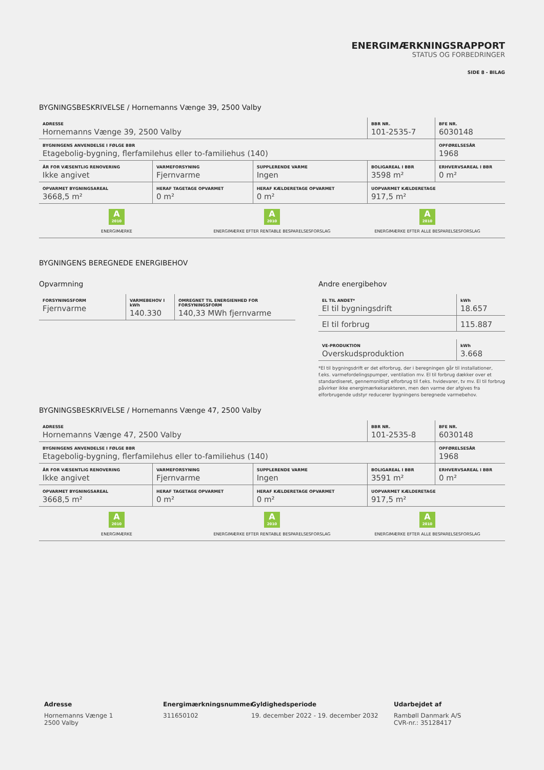ENERGIMÆRKNINGSRAPPORT
STATUS OG FORBEDRINGER
SIDE 8 - BILAG
BYGNINGSBESKRIVELSE / Hornemanns Vænge 39, 2500 Valby
| ADRESSE Hornemanns Vænge 39, 2500 Valby | | | BBR NR. 101-2535-7 | BFE NR. 6030148 |
| BYGNINGENS ANVENDELSE I FØLGE BBR Etagebolig-bygning, flerfamilehus eller to-familiehus (140) | | | | OPFØRELSESÅR 1968 |
| ÅR FOR VÆSENTLIG RENOVERING Ikke angivet | VARMEFORSYNING Fjernvarme | SUPPLERENDE VARME Ingen | BOLIGAREAL I BBR 3598 m² | ERHVERVSAREAL I BBR 0 m² |
| OPVARMET BYGNINGSAREAL 3668,5 m² | HERAF TAGETAGE OPVARMET 0 m² | HERAF KÆLDERETAGE OPVARMET 0 m² | UOPVARMET KÆLDERETAGE 917,5 m² | |
A 2010
ENERGIMÆRKE
A 2010
ENERGIMÆRKE EFTER RENTABLE BESPARELSESFORSLAG
A 2010
ENERGIMÆRKE EFTER ALLE BESPARELSESFORSLAG
BYGNINGENS BEREGNEDE ENERGIBEHOV
Opvarmning
| FORSYNINGSFORM Fjernvarme | VARMEBEHOV I kWh 140.330 | OMREGNET TIL ENERGIENHED FOR FORSYNINGSFORM 140,33 MWh fjernvarme |
Andre energibehov
| EL TIL ANDET* El til bygningsdrift | kWh 18.657 |
| El til forbrug | 115.887 |
| VE-PRODUKTION Overskudsproduktion | kWh 3.668 |
*El til bygningsdrift er det elforbrug, der i beregningen går til installationer, f.eks. varmefordelingspumper, ventilation mv. El til forbrug dækker over et standardiseret, gennemsnitligt elforbrug til f.eks. hvidevarer, tv mv. El til forbrug påvirker ikke energimærkekarakteren, men den varme der afgives fra elforbrugende udstyr reducerer bygningens beregnede varmebehov.
BYGNINGSBESKRIVELSE / Hornemanns Vænge 47, 2500 Valby
| ADRESSE Hornemanns Vænge 47, 2500 Valby | | | BBR NR. 101-2535-8 | BFE NR. 6030148 |
| BYGNINGENS ANVENDELSE I FØLGE BBR Etagebolig-bygning, flerfamilehus eller to-familiehus (140) | | | | OPFØRELSESÅR 1968 |
| ÅR FOR VÆSENTLIG RENOVERING Ikke angivet | VARMEFORSYNING Fjernvarme | SUPPLERENDE VARME Ingen | BOLIGAREAL I BBR 3591 m² | ERHVERVSAREAL I BBR 0 m² |
| OPVARMET BYGNINGSAREAL 3668,5 m² | HERAF TAGETAGE OPVARMET 0 m² | HERAF KÆLDERETAGE OPVARMET 0 m² | UOPVARMET KÆLDERETAGE 917,5 m² | |
A 2010
ENERGIMÆRKE
A 2010
ENERGIMÆRKE EFTER RENTABLE BESPARELSESFORSLAG
A 2010
ENERGIMÆRKE EFTER ALLE BESPARELSESFORSLAG
Adresse
Hornemanns Vænge 1
2500 Valby
Energimærkningsnummer
311650102
Gyldighedsperiode
19. december 2022 - 19. december 2032
Udarbejdet af
Rambøll Danmark A/S
CVR-nr.: 35128417